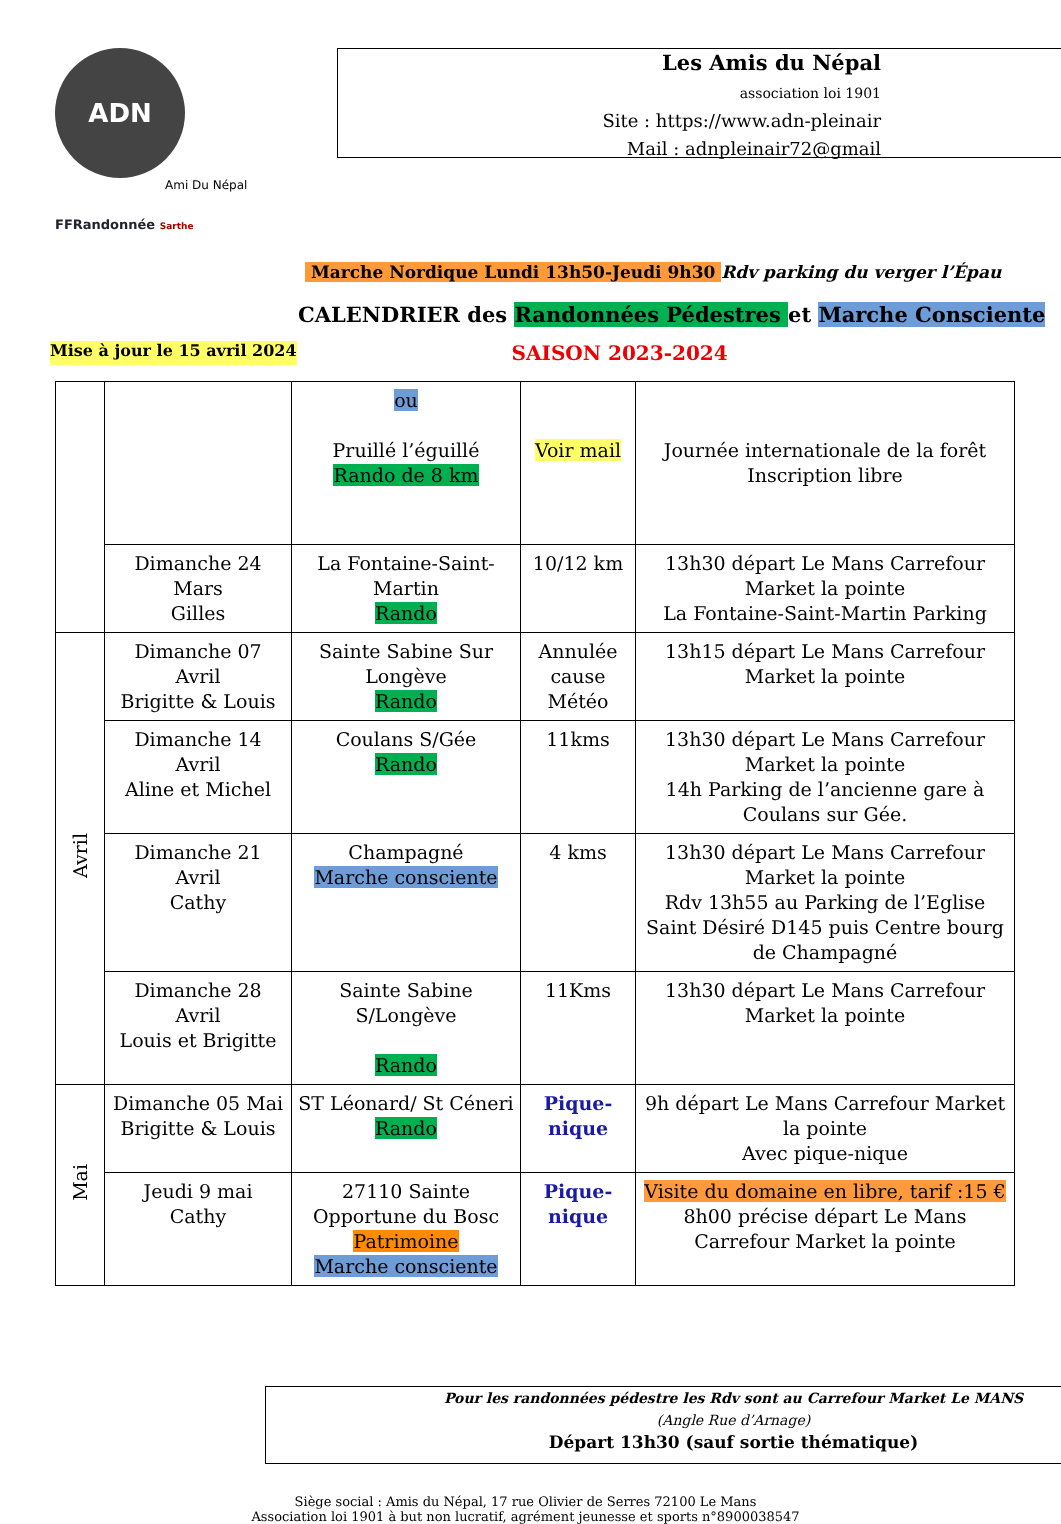ADN
Ami Du Népal
FFRandonnée Sarthe
Les Amis du Népal
association loi 1901
Site : https://www.adn-pleinair
Mail : adnpleinair72@gmail
Marche Nordique Lundi 13h50-Jeudi 9h30 Rdv parking du verger l’Épau
CALENDRIER des Randonnées Pédestres et Marche Consciente
Mise à jour le 15 avril 2024 SAISON 2023-2024
| | | ou Pruillé l’éguillé Rando de 8 km | Voir mail | Journée internationale de la forêt Inscription libre |
| | Dimanche 24 Mars Gilles | La Fontaine-Saint-Martin Rando | 10/12 km | 13h30 départ Le Mans Carrefour Market la pointe La Fontaine-Saint-Martin Parking |
| Avril | Dimanche 07 Avril Brigitte & Louis | Sainte Sabine Sur Longève Rando | Annulée cause Météo | 13h15 départ Le Mans Carrefour Market la pointe |
| | Dimanche 14 Avril Aline et Michel | Coulans S/Gée Rando | 11kms | 13h30 départ Le Mans Carrefour Market la pointe 14h Parking de l’ancienne gare à Coulans sur Gée. |
| | Dimanche 21 Avril Cathy | Champagné Marche consciente | 4 kms | 13h30 départ Le Mans Carrefour Market la pointe Rdv 13h55 au Parking de l’Eglise Saint Désiré D145 puis Centre bourg de Champagné |
| | Dimanche 28 Avril Louis et Brigitte | Sainte Sabine S/Longève Rando | 11Kms | 13h30 départ Le Mans Carrefour Market la pointe |
| Mai | Dimanche 05 Mai Brigitte & Louis | ST Léonard/ St Céneri Rando | Pique-nique | 9h départ Le Mans Carrefour Market la pointe Avec pique-nique |
| | Jeudi 9 mai Cathy | 27110 Sainte Opportune du Bosc Patrimoine Marche consciente | Pique-nique | Visite du domaine en libre, tarif :15 € 8h00 précise départ Le Mans Carrefour Market la pointe |
Pour les randonnées pédestre les Rdv sont au Carrefour Market Le MANS
(Angle Rue d’Arnage)
Départ 13h30 (sauf sortie thématique)
Siège social : Amis du Népal, 17 rue Olivier de Serres 72100 Le Mans
Association loi 1901 à but non lucratif, agrément jeunesse et sports n°8900038547